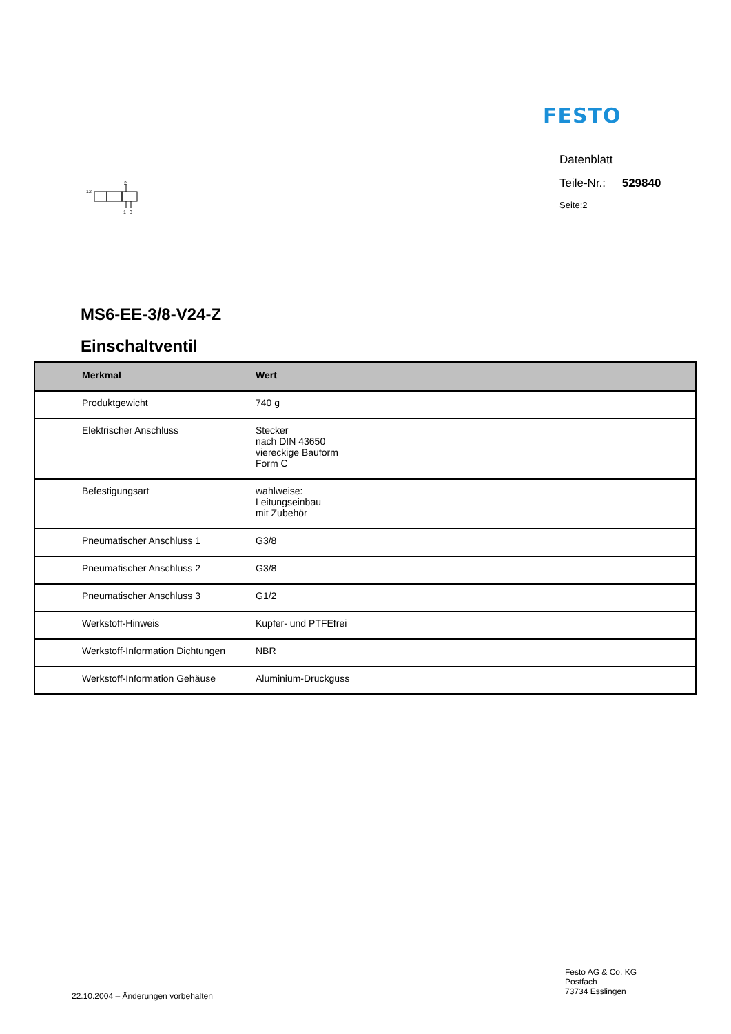FESTO
Datenblatt
Teile-Nr.: 529840
Seite:2
12
2
1
3
MS6-EE-3/8-V24-Z
Einschaltventil
| Merkmal | Wert |
| --- | --- |
| Produktgewicht | 740 g |
| Elektrischer Anschluss | Stecker nach DIN 43650 viereckige Bauform Form C |
| Befestigungsart | wahlweise: Leitungseinbau mit Zubehör |
| Pneumatischer Anschluss 1 | G3/8 |
| Pneumatischer Anschluss 2 | G3/8 |
| Pneumatischer Anschluss 3 | G1/2 |
| Werkstoff-Hinweis | Kupfer- und PTFEfrei |
| Werkstoff-Information Dichtungen | NBR |
| Werkstoff-Information Gehäuse | Aluminium-Druckguss |
22.10.2004 – Änderungen vorbehalten
Festo AG & Co. KG
Postfach
73734 Esslingen